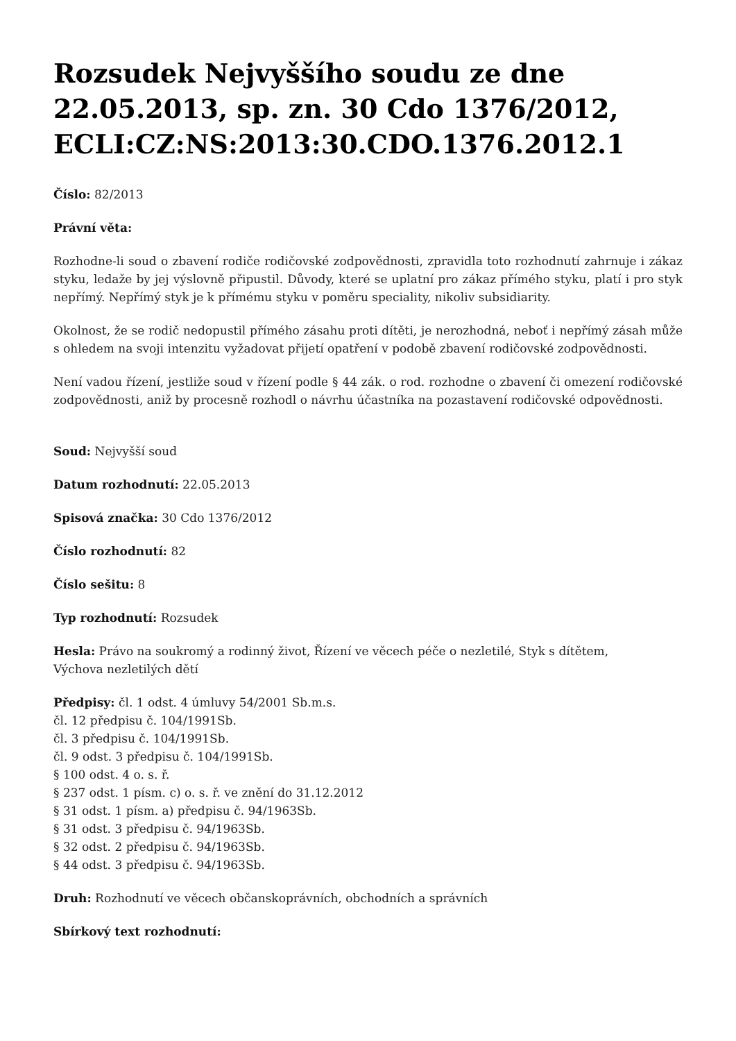Rozsudek Nejvyššího soudu ze dne 22.05.2013, sp. zn. 30 Cdo 1376/2012, ECLI:CZ:NS:2013:30.CDO.1376.2012.1
Číslo: 82/2013
Právní věta:
Rozhodne-li soud o zbavení rodiče rodičovské zodpovědnosti, zpravidla toto rozhodnutí zahrnuje i zákaz styku, ledaže by jej výslovně připustil. Důvody, které se uplatní pro zákaz přímého styku, platí i pro styk nepřímý. Nepřímý styk je k přímému styku v poměru speciality, nikoliv subsidiarity.
Okolnost, že se rodič nedopustil přímého zásahu proti dítěti, je nerozhodná, neboť i nepřímý zásah může s ohledem na svoji intenzitu vyžadovat přijetí opatření v podobě zbavení rodičovské zodpovědnosti.
Není vadou řízení, jestliže soud v řízení podle § 44 zák. o rod. rozhodne o zbavení či omezení rodičovské zodpovědnosti, aniž by procesně rozhodl o návrhu účastníka na pozastavení rodičovské odpovědnosti.
Soud: Nejvyšší soud
Datum rozhodnutí: 22.05.2013
Spisová značka: 30 Cdo 1376/2012
Číslo rozhodnutí: 82
Číslo sešitu: 8
Typ rozhodnutí: Rozsudek
Hesla: Právo na soukromý a rodinný život, Řízení ve věcech péče o nezletilé, Styk s dítětem,
Výchova nezletilých dětí
Předpisy: čl. 1 odst. 4 úmluvy 54/2001 Sb.m.s.
čl. 12 předpisu č. 104/1991Sb.
čl. 3 předpisu č. 104/1991Sb.
čl. 9 odst. 3 předpisu č. 104/1991Sb.
§ 100 odst. 4 o. s. ř.
§ 237 odst. 1 písm. c) o. s. ř. ve znění do 31.12.2012
§ 31 odst. 1 písm. a) předpisu č. 94/1963Sb.
§ 31 odst. 3 předpisu č. 94/1963Sb.
§ 32 odst. 2 předpisu č. 94/1963Sb.
§ 44 odst. 3 předpisu č. 94/1963Sb.
Druh: Rozhodnutí ve věcech občanskoprávních, obchodních a správních
Sbírkový text rozhodnutí: